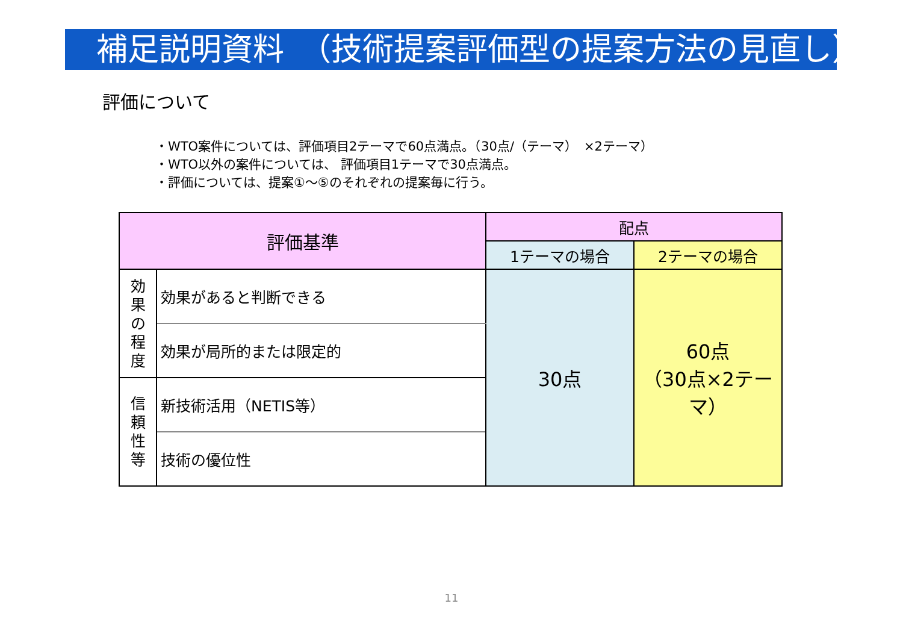補足説明資料　（技術提案評価型の提案方法の見直し）
評価について
・WTO案件については、評価項目2テーマで60点満点。（30点/（テーマ）　×2テーマ）
・WTO以外の案件については、 評価項目1テーマで30点満点。
・評価については、提案①～⑤のそれぞれの提案毎に行う。
| 評価基準 | | 配点 | |
| --- | --- | --- | --- |
| | | 1テーマの場合 | 2テーマの場合 |
| 効 果 の 程 度 | 効果があると判断できる | 30点 | 60点 （30点×2テーマ） |
| | 効果が局所的または限定的 | | |
| 信 頼 性 等 | 新技術活用（NETIS等） | | |
| | 技術の優位性 | | |
11